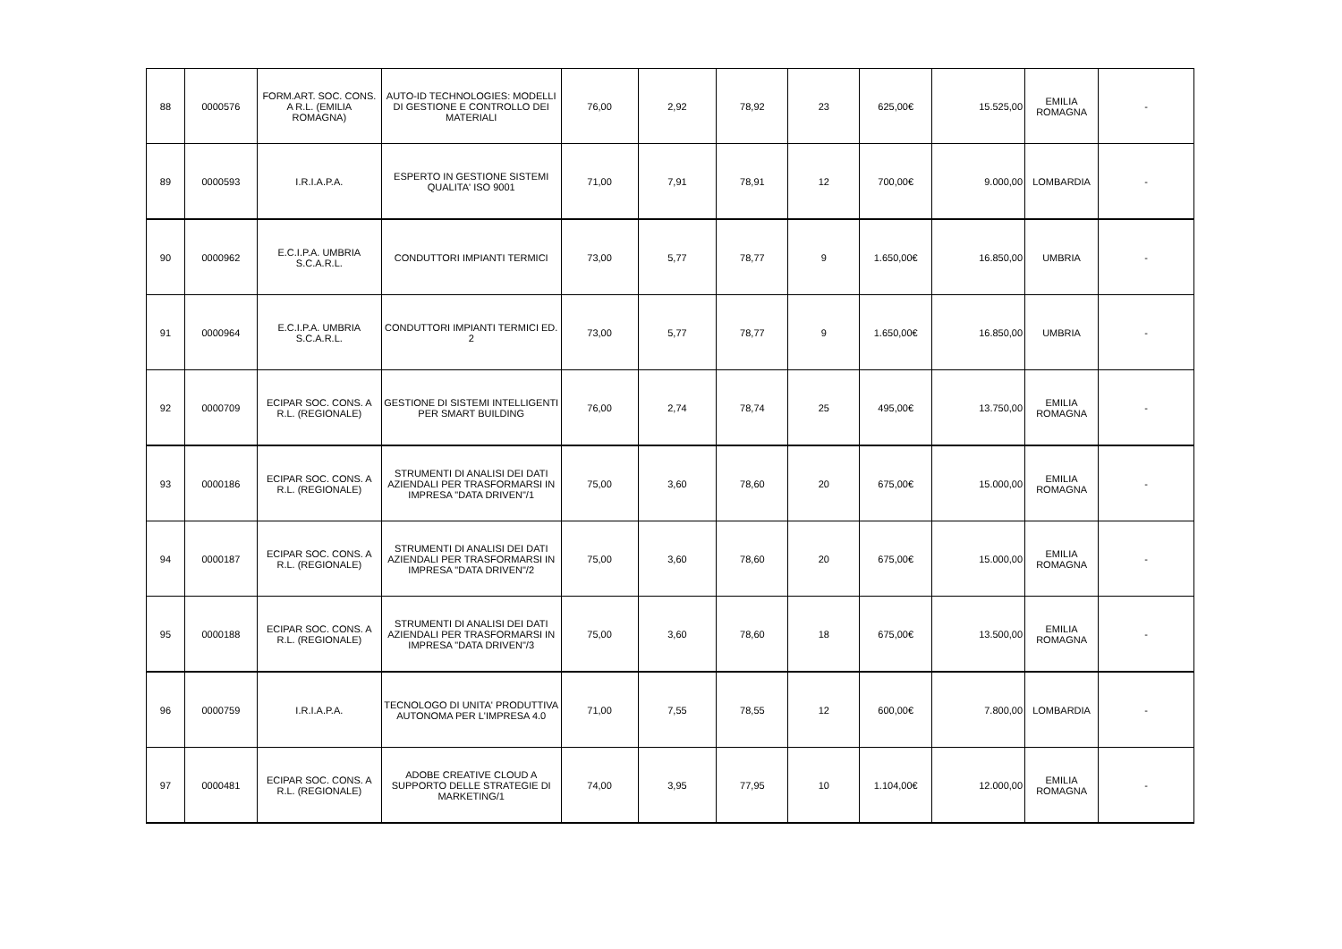| 88 | 0000576 | FORM.ART. SOC. CONS. A R.L. (EMILIA ROMAGNA) | AUTO-ID TECHNOLOGIES: MODELLI DI GESTIONE E CONTROLLO DEI MATERIALI | 76,00 | 2,92 | 78,92 | 23 | 625,00€ | 15.525,00 | EMILIA ROMAGNA | - |
| 89 | 0000593 | I.R.I.A.P.A. | ESPERTO IN GESTIONE SISTEMI QUALITA' ISO 9001 | 71,00 | 7,91 | 78,91 | 12 | 700,00€ | 9.000,00 | LOMBARDIA | - |
| 90 | 0000962 | E.C.I.P.A. UMBRIA S.C.A.R.L. | CONDUTTORI IMPIANTI TERMICI | 73,00 | 5,77 | 78,77 | 9 | 1.650,00€ | 16.850,00 | UMBRIA | - |
| 91 | 0000964 | E.C.I.P.A. UMBRIA S.C.A.R.L. | CONDUTTORI IMPIANTI TERMICI ED. 2 | 73,00 | 5,77 | 78,77 | 9 | 1.650,00€ | 16.850,00 | UMBRIA | - |
| 92 | 0000709 | ECIPAR SOC. CONS. A R.L. (REGIONALE) | GESTIONE DI SISTEMI INTELLIGENTI PER SMART BUILDING | 76,00 | 2,74 | 78,74 | 25 | 495,00€ | 13.750,00 | EMILIA ROMAGNA | - |
| 93 | 0000186 | ECIPAR SOC. CONS. A R.L. (REGIONALE) | STRUMENTI DI ANALISI DEI DATI AZIENDALI PER TRASFORMARSI IN IMPRESA "DATA DRIVEN"/1 | 75,00 | 3,60 | 78,60 | 20 | 675,00€ | 15.000,00 | EMILIA ROMAGNA | - |
| 94 | 0000187 | ECIPAR SOC. CONS. A R.L. (REGIONALE) | STRUMENTI DI ANALISI DEI DATI AZIENDALI PER TRASFORMARSI IN IMPRESA "DATA DRIVEN"/2 | 75,00 | 3,60 | 78,60 | 20 | 675,00€ | 15.000,00 | EMILIA ROMAGNA | - |
| 95 | 0000188 | ECIPAR SOC. CONS. A R.L. (REGIONALE) | STRUMENTI DI ANALISI DEI DATI AZIENDALI PER TRASFORMARSI IN IMPRESA "DATA DRIVEN"/3 | 75,00 | 3,60 | 78,60 | 18 | 675,00€ | 13.500,00 | EMILIA ROMAGNA | - |
| 96 | 0000759 | I.R.I.A.P.A. | TECNOLOGO DI UNITA' PRODUTTIVA AUTONOMA PER L'IMPRESA 4.0 | 71,00 | 7,55 | 78,55 | 12 | 600,00€ | 7.800,00 | LOMBARDIA | - |
| 97 | 0000481 | ECIPAR SOC. CONS. A R.L. (REGIONALE) | ADOBE CREATIVE CLOUD A SUPPORTO DELLE STRATEGIE DI MARKETING/1 | 74,00 | 3,95 | 77,95 | 10 | 1.104,00€ | 12.000,00 | EMILIA ROMAGNA | - |